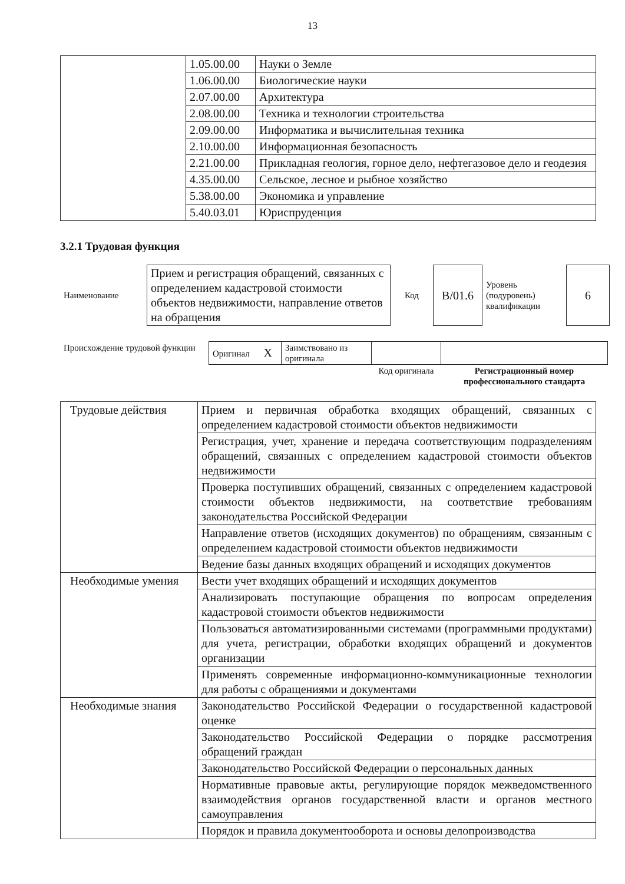13
| | 1.05.00.00 | Науки о Земле |
| | 1.06.00.00 | Биологические науки |
| | 2.07.00.00 | Архитектура |
| | 2.08.00.00 | Техника и технологии строительства |
| | 2.09.00.00 | Информатика и вычислительная техника |
| | 2.10.00.00 | Информационная безопасность |
| | 2.21.00.00 | Прикладная геология, горное дело, нефтегазовое дело и геодезия |
| | 4.35.00.00 | Сельское, лесное и рыбное хозяйство |
| | 5.38.00.00 | Экономика и управление |
| | 5.40.03.01 | Юриспруденция |
3.2.1 Трудовая функция
| Наименование | Прием и регистрация обращений, связанных с определением кадастровой стоимости объектов недвижимости, направление ответов на обращения | Код | B/01.6 | Уровень (подуровень) квалификации | 6 |
| Происхождение трудовой функции | Оригинал X | Заимствовано из оригинала | | |
| | | | Код оригинала | Регистрационный номер профессионального стандарта |
| Трудовые действия | Прием и первичная обработка входящих обращений, связанных с определением кадастровой стоимости объектов недвижимости |
| | Регистрация, учет, хранение и передача соответствующим подразделениям обращений, связанных с определением кадастровой стоимости объектов недвижимости |
| | Проверка поступивших обращений, связанных с определением кадастровой стоимости объектов недвижимости, на соответствие требованиям законодательства Российской Федерации |
| | Направление ответов (исходящих документов) по обращениям, связанным с определением кадастровой стоимости объектов недвижимости |
| | Ведение базы данных входящих обращений и исходящих документов |
| Необходимые умения | Вести учет входящих обращений и исходящих документов |
| | Анализировать поступающие обращения по вопросам определения кадастровой стоимости объектов недвижимости |
| | Пользоваться автоматизированными системами (программными продуктами) для учета, регистрации, обработки входящих обращений и документов организации |
| | Применять современные информационно-коммуникационные технологии для работы с обращениями и документами |
| Необходимые знания | Законодательство Российской Федерации о государственной кадастровой оценке |
| | Законодательство Российской Федерации о порядке рассмотрения обращений граждан |
| | Законодательство Российской Федерации о персональных данных |
| | Нормативные правовые акты, регулирующие порядок межведомственного взаимодействия органов государственной власти и органов местного самоуправления |
| | Порядок и правила документооборота и основы делопроизводства |